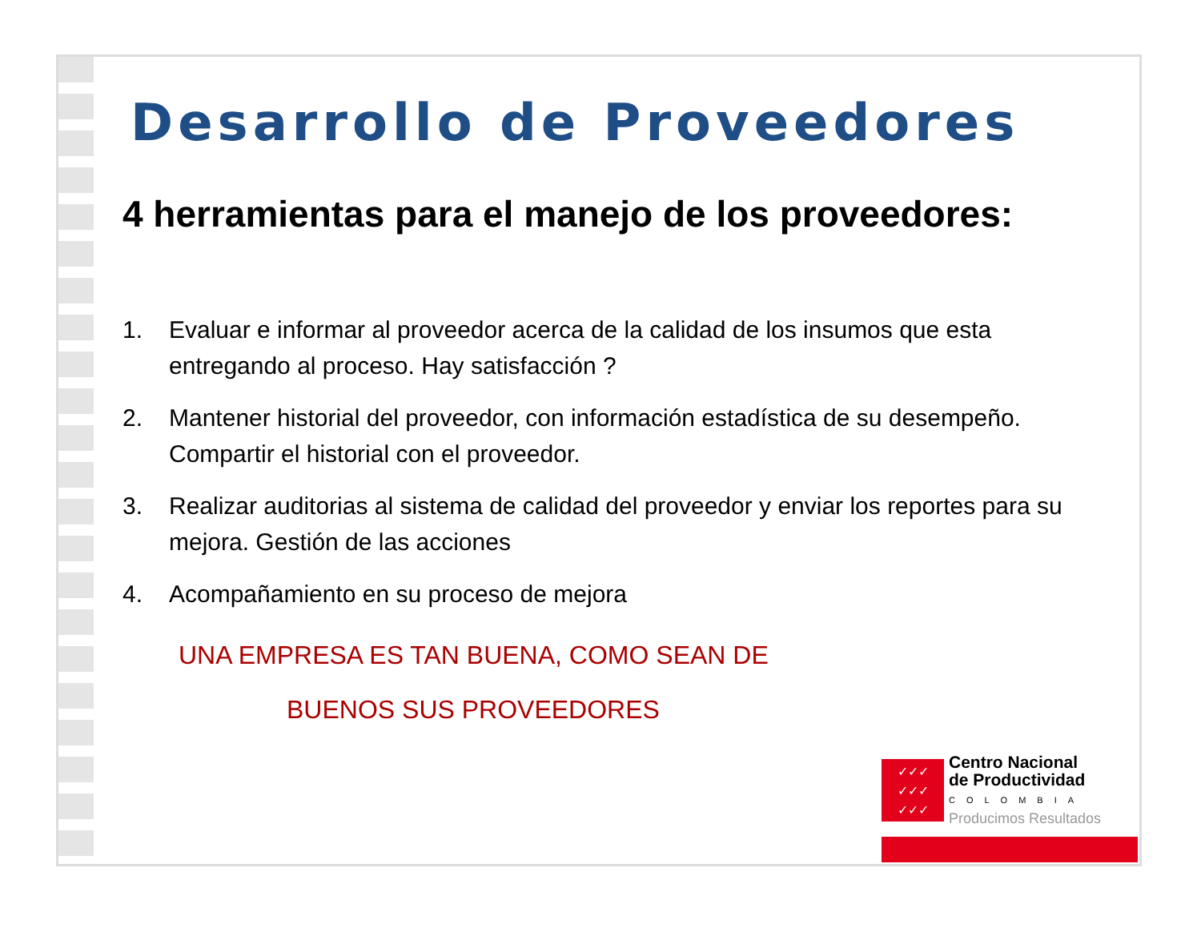Desarrollo de Proveedores
4 herramientas para el manejo de los proveedores:
1. Evaluar e informar al proveedor acerca de la calidad de los insumos que esta entregando al proceso. Hay satisfacción ?
2. Mantener historial del proveedor, con información estadística de su desempeño. Compartir el historial con el proveedor.
3. Realizar auditorias al sistema de calidad del proveedor y enviar los reportes para su mejora. Gestión de las acciones
4. Acompañamiento en su proceso de mejora
UNA EMPRESA ES TAN BUENA, COMO SEAN DE
BUENOS SUS PROVEEDORES
✓✓✓
✓✓✓
✓✓✓
Centro Nacional
de Productividad
COLOMBIA
Producimos Resultados